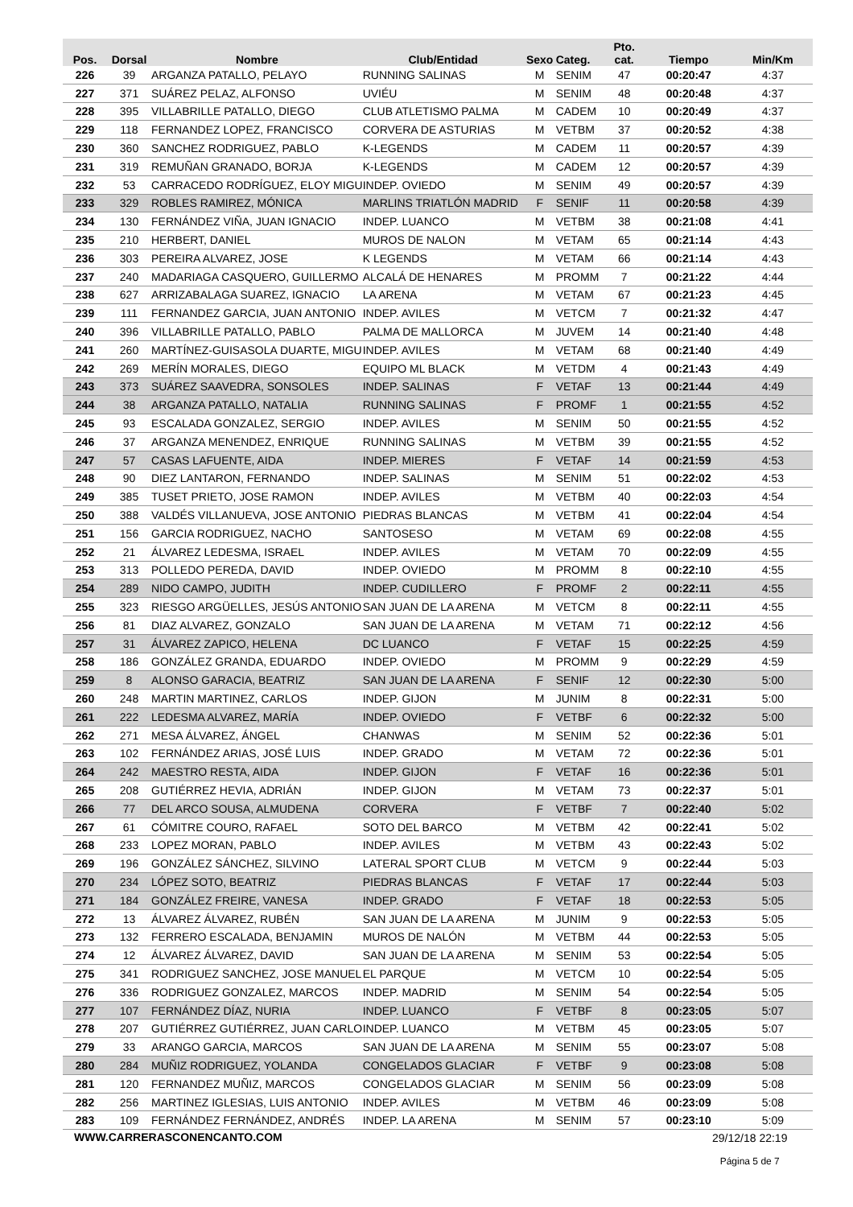| Pos. | Dorsal | Nombre | Club/Entidad | Sexo | Categ. | Pto. cat. | Tiempo | Min/Km |
| --- | --- | --- | --- | --- | --- | --- | --- | --- |
| 226 | 39 | ARGANZA PATALLO, PELAYO | RUNNING SALINAS | M | SENIM | 47 | 00:20:47 | 4:37 |
| 227 | 371 | SUÁREZ PELAZ, ALFONSO | UVIÉU | M | SENIM | 48 | 00:20:48 | 4:37 |
| 228 | 395 | VILLABRILLE PATALLO, DIEGO | CLUB ATLETISMO PALMA | M | CADEM | 10 | 00:20:49 | 4:37 |
| 229 | 118 | FERNANDEZ LOPEZ, FRANCISCO | CORVERA DE ASTURIAS | M | VETBM | 37 | 00:20:52 | 4:38 |
| 230 | 360 | SANCHEZ RODRIGUEZ, PABLO | K-LEGENDS | M | CADEM | 11 | 00:20:57 | 4:39 |
| 231 | 319 | REMUÑAN GRANADO, BORJA | K-LEGENDS | M | CADEM | 12 | 00:20:57 | 4:39 |
| 232 | 53 | CARRACEDO RODRÍGUEZ, ELOY MIGU | INDEP. OVIEDO | M | SENIM | 49 | 00:20:57 | 4:39 |
| 233 | 329 | ROBLES RAMIREZ, MÓNICA | MARLINS TRIATLÓN MADRID | F | SENIF | 11 | 00:20:58 | 4:39 |
| 234 | 130 | FERNÁNDEZ VIÑA, JUAN IGNACIO | INDEP. LUANCO | M | VETBM | 38 | 00:21:08 | 4:41 |
| 235 | 210 | HERBERT, DANIEL | MUROS DE NALON | M | VETAM | 65 | 00:21:14 | 4:43 |
| 236 | 303 | PEREIRA ALVAREZ, JOSE | K LEGENDS | M | VETAM | 66 | 00:21:14 | 4:43 |
| 237 | 240 | MADARIAGA CASQUERO, GUILLERMO | ALCALÁ DE HENARES | M | PROMM | 7 | 00:21:22 | 4:44 |
| 238 | 627 | ARRIZABALAGA SUAREZ, IGNACIO | LA ARENA | M | VETAM | 67 | 00:21:23 | 4:45 |
| 239 | 111 | FERNANDEZ GARCIA, JUAN ANTONIO | INDEP. AVILES | M | VETCM | 7 | 00:21:32 | 4:47 |
| 240 | 396 | VILLABRILLE PATALLO, PABLO | PALMA DE MALLORCA | M | JUVEM | 14 | 00:21:40 | 4:48 |
| 241 | 260 | MARTÍNEZ-GUISASOLA DUARTE, MIGU | INDEP. AVILES | M | VETAM | 68 | 00:21:40 | 4:49 |
| 242 | 269 | MERÍN MORALES, DIEGO | EQUIPO ML BLACK | M | VETDM | 4 | 00:21:43 | 4:49 |
| 243 | 373 | SUÁREZ SAAVEDRA, SONSOLES | INDEP. SALINAS | F | VETAF | 13 | 00:21:44 | 4:49 |
| 244 | 38 | ARGANZA PATALLO, NATALIA | RUNNING SALINAS | F | PROMF | 1 | 00:21:55 | 4:52 |
| 245 | 93 | ESCALADA GONZALEZ, SERGIO | INDEP. AVILES | M | SENIM | 50 | 00:21:55 | 4:52 |
| 246 | 37 | ARGANZA MENENDEZ, ENRIQUE | RUNNING SALINAS | M | VETBM | 39 | 00:21:55 | 4:52 |
| 247 | 57 | CASAS LAFUENTE, AIDA | INDEP. MIERES | F | VETAF | 14 | 00:21:59 | 4:53 |
| 248 | 90 | DIEZ LANTARON, FERNANDO | INDEP. SALINAS | M | SENIM | 51 | 00:22:02 | 4:53 |
| 249 | 385 | TUSET PRIETO, JOSE RAMON | INDEP. AVILES | M | VETBM | 40 | 00:22:03 | 4:54 |
| 250 | 388 | VALDÉS VILLANUEVA, JOSE ANTONIO | PIEDRAS BLANCAS | M | VETBM | 41 | 00:22:04 | 4:54 |
| 251 | 156 | GARCIA RODRIGUEZ, NACHO | SANTOSESO | M | VETAM | 69 | 00:22:08 | 4:55 |
| 252 | 21 | ÁLVAREZ LEDESMA, ISRAEL | INDEP. AVILES | M | VETAM | 70 | 00:22:09 | 4:55 |
| 253 | 313 | POLLEDO PEREDA, DAVID | INDEP. OVIEDO | M | PROMM | 8 | 00:22:10 | 4:55 |
| 254 | 289 | NIDO CAMPO, JUDITH | INDEP. CUDILLERO | F | PROMF | 2 | 00:22:11 | 4:55 |
| 255 | 323 | RIESGO ARGÜELLES, JESÚS ANTONIO | SAN JUAN DE LA ARENA | M | VETCM | 8 | 00:22:11 | 4:55 |
| 256 | 81 | DIAZ ALVAREZ, GONZALO | SAN JUAN DE LA ARENA | M | VETAM | 71 | 00:22:12 | 4:56 |
| 257 | 31 | ÁLVAREZ ZAPICO, HELENA | DC LUANCO | F | VETAF | 15 | 00:22:25 | 4:59 |
| 258 | 186 | GONZÁLEZ GRANDA, EDUARDO | INDEP. OVIEDO | M | PROMM | 9 | 00:22:29 | 4:59 |
| 259 | 8 | ALONSO GARACIA, BEATRIZ | SAN JUAN DE LA ARENA | F | SENIF | 12 | 00:22:30 | 5:00 |
| 260 | 248 | MARTIN MARTINEZ, CARLOS | INDEP. GIJON | M | JUNIM | 8 | 00:22:31 | 5:00 |
| 261 | 222 | LEDESMA ALVAREZ, MARÍA | INDEP. OVIEDO | F | VETBF | 6 | 00:22:32 | 5:00 |
| 262 | 271 | MESA ÁLVAREZ, ÁNGEL | CHANWAS | M | SENIM | 52 | 00:22:36 | 5:01 |
| 263 | 102 | FERNÁNDEZ ARIAS, JOSÉ LUIS | INDEP. GRADO | M | VETAM | 72 | 00:22:36 | 5:01 |
| 264 | 242 | MAESTRO RESTA, AIDA | INDEP. GIJON | F | VETAF | 16 | 00:22:36 | 5:01 |
| 265 | 208 | GUTIÉRREZ HEVIA, ADRIÁN | INDEP. GIJON | M | VETAM | 73 | 00:22:37 | 5:01 |
| 266 | 77 | DEL ARCO SOUSA, ALMUDENA | CORVERA | F | VETBF | 7 | 00:22:40 | 5:02 |
| 267 | 61 | CÓMITRE COURO, RAFAEL | SOTO DEL BARCO | M | VETBM | 42 | 00:22:41 | 5:02 |
| 268 | 233 | LOPEZ MORAN, PABLO | INDEP. AVILES | M | VETBM | 43 | 00:22:43 | 5:02 |
| 269 | 196 | GONZÁLEZ SÁNCHEZ, SILVINO | LATERAL SPORT CLUB | M | VETCM | 9 | 00:22:44 | 5:03 |
| 270 | 234 | LÓPEZ SOTO, BEATRIZ | PIEDRAS BLANCAS | F | VETAF | 17 | 00:22:44 | 5:03 |
| 271 | 184 | GONZÁLEZ FREIRE, VANESA | INDEP. GRADO | F | VETAF | 18 | 00:22:53 | 5:05 |
| 272 | 13 | ÁLVAREZ ÁLVAREZ, RUBÉN | SAN JUAN DE LA ARENA | M | JUNIM | 9 | 00:22:53 | 5:05 |
| 273 | 132 | FERRERO ESCALADA, BENJAMIN | MUROS DE NALÓN | M | VETBM | 44 | 00:22:53 | 5:05 |
| 274 | 12 | ÁLVAREZ ÁLVAREZ, DAVID | SAN JUAN DE LA ARENA | M | SENIM | 53 | 00:22:54 | 5:05 |
| 275 | 341 | RODRIGUEZ SANCHEZ, JOSE MANUEL | EL PARQUE | M | VETCM | 10 | 00:22:54 | 5:05 |
| 276 | 336 | RODRIGUEZ GONZALEZ, MARCOS | INDEP. MADRID | M | SENIM | 54 | 00:22:54 | 5:05 |
| 277 | 107 | FERNÁNDEZ DÍAZ, NURIA | INDEP. LUANCO | F | VETBF | 8 | 00:23:05 | 5:07 |
| 278 | 207 | GUTIÉRREZ GUTIÉRREZ, JUAN CARLO | INDEP. LUANCO | M | VETBM | 45 | 00:23:05 | 5:07 |
| 279 | 33 | ARANGO GARCIA, MARCOS | SAN JUAN DE LA ARENA | M | SENIM | 55 | 00:23:07 | 5:08 |
| 280 | 284 | MUÑIZ RODRIGUEZ, YOLANDA | CONGELADOS GLACIAR | F | VETBF | 9 | 00:23:08 | 5:08 |
| 281 | 120 | FERNANDEZ MUÑIZ, MARCOS | CONGELADOS GLACIAR | M | SENIM | 56 | 00:23:09 | 5:08 |
| 282 | 256 | MARTINEZ IGLESIAS, LUIS ANTONIO | INDEP. AVILES | M | VETBM | 46 | 00:23:09 | 5:08 |
| 283 | 109 | FERNÁNDEZ FERNÁNDEZ, ANDRÉS | INDEP. LA ARENA | M | SENIM | 57 | 00:23:10 | 5:09 |
WWW.CARRERASCONENCANTO.COM
29/12/18 22:19
Página 5 de 7